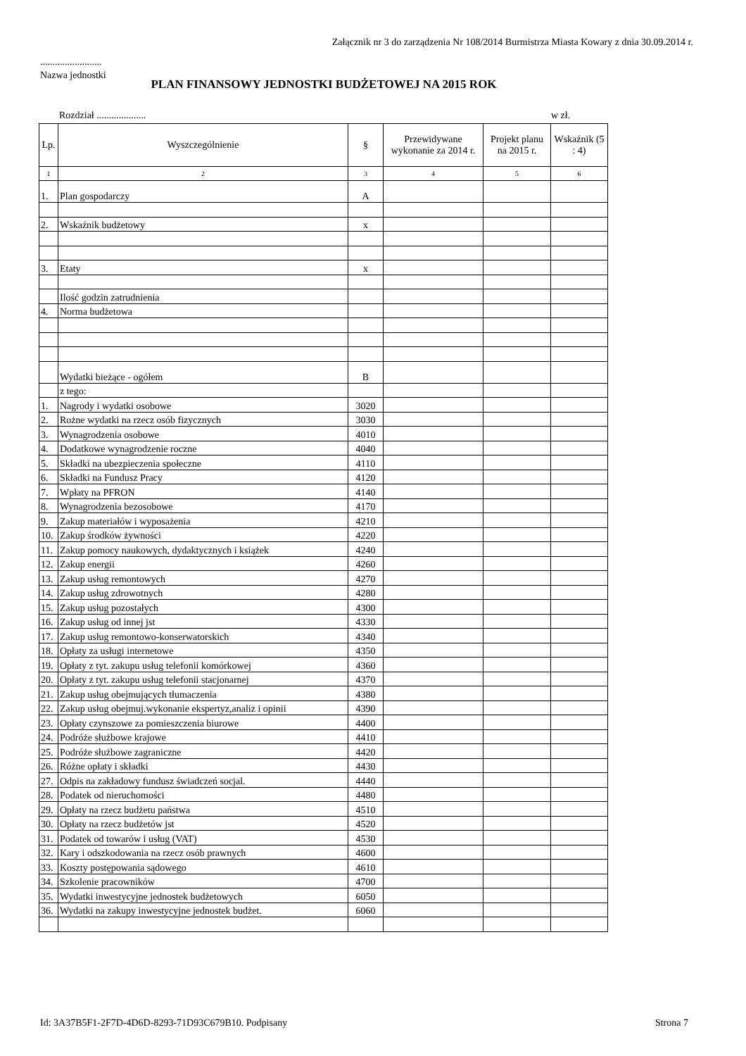Załącznik nr 3 do zarządzenia Nr 108/2014 Burmistrza Miasta Kowary z dnia 30.09.2014 r.
.........................
Nazwa jednostki
PLAN FINANSOWY JEDNOSTKI BUDŻETOWEJ NA 2015 ROK
Rozdział .................... w zł.
| Lp. | Wyszczególnienie | § | Przewidywane wykonanie za 2014 r. | Projekt planu na 2015 r. | Wskaźnik (5 : 4) |
| --- | --- | --- | --- | --- | --- |
| 1 | 2 | 3 | 4 | 5 | 6 |
| 1. | Plan gospodarczy | A | | | |
| 2. | Wskaźnik budżetowy | x | | | |
| 3. | Etaty | x | | | |
| | Ilość godzin zatrudnienia | | | | |
| 4. | Norma budżetowa | | | | |
| | Wydatki bieżące - ogółem | B | | | |
| | z tego: | | | | |
| 1. | Nagrody i wydatki osobowe | 3020 | | | |
| 2. | Rożne wydatki na rzecz osób fizycznych | 3030 | | | |
| 3. | Wynagrodzenia osobowe | 4010 | | | |
| 4. | Dodatkowe wynagrodzenie roczne | 4040 | | | |
| 5. | Składki na ubezpieczenia społeczne | 4110 | | | |
| 6. | Składki na Fundusz Pracy | 4120 | | | |
| 7. | Wpłaty na PFRON | 4140 | | | |
| 8. | Wynagrodzenia bezosobowe | 4170 | | | |
| 9. | Zakup materiałów i wyposażenia | 4210 | | | |
| 10. | Zakup środków żywności | 4220 | | | |
| 11. | Zakup pomocy naukowych, dydaktycznych i książek | 4240 | | | |
| 12. | Zakup energii | 4260 | | | |
| 13. | Zakup usług remontowych | 4270 | | | |
| 14. | Zakup usług zdrowotnych | 4280 | | | |
| 15. | Zakup usług pozostałych | 4300 | | | |
| 16. | Zakup usług od innej jst | 4330 | | | |
| 17. | Zakup usług remontowo-konserwatorskich | 4340 | | | |
| 18. | Opłaty za usługi internetowe | 4350 | | | |
| 19. | Opłaty z tyt. zakupu usług telefonii komórkowej | 4360 | | | |
| 20. | Opłaty z tyt. zakupu usług telefonii stacjonarnej | 4370 | | | |
| 21. | Zakup usług obejmujących tłumaczenia | 4380 | | | |
| 22. | Zakup usług obejmuj.wykonanie ekspertyz,analiz i opinii | 4390 | | | |
| 23. | Opłaty czynszowe za pomieszczenia biurowe | 4400 | | | |
| 24. | Podróże służbowe krajowe | 4410 | | | |
| 25. | Podróże służbowe zagraniczne | 4420 | | | |
| 26. | Różne opłaty i składki | 4430 | | | |
| 27. | Odpis na zakładowy fundusz świadczeń socjal. | 4440 | | | |
| 28. | Podatek od nieruchomości | 4480 | | | |
| 29. | Opłaty na rzecz budżetu państwa | 4510 | | | |
| 30. | Opłaty na rzecz budżetów jst | 4520 | | | |
| 31. | Podatek od towarów i usług (VAT) | 4530 | | | |
| 32. | Kary i odszkodowania na rzecz osób prawnych | 4600 | | | |
| 33. | Koszty postępowania sądowego | 4610 | | | |
| 34. | Szkolenie pracowników | 4700 | | | |
| 35. | Wydatki inwestycyjne jednostek budżetowych | 6050 | | | |
| 36. | Wydatki na zakupy inwestycyjne jednostek budżet. | 6060 | | | |
Id: 3A37B5F1-2F7D-4D6D-8293-71D93C679B10. Podpisany
Strona 7